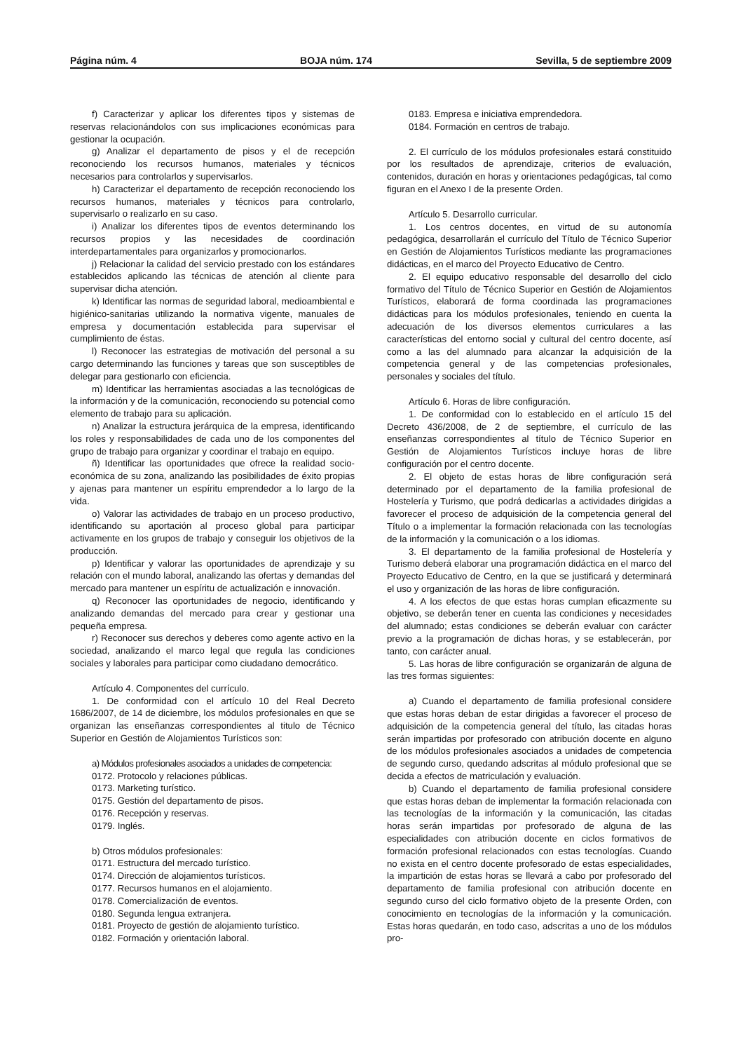Página núm. 4 BOJA núm. 174 Sevilla, 5 de septiembre 2009
f) Caracterizar y aplicar los diferentes tipos y sistemas de reservas relacionándolos con sus implicaciones económicas para gestionar la ocupación.
g) Analizar el departamento de pisos y el de recepción reconociendo los recursos humanos, materiales y técnicos necesarios para controlarlos y supervisarlos.
h) Caracterizar el departamento de recepción reconociendo los recursos humanos, materiales y técnicos para controlarlo, supervisarlo o realizarlo en su caso.
i) Analizar los diferentes tipos de eventos determinando los recursos propios y las necesidades de coordinación interdepartamentales para organizarlos y promocionarlos.
j) Relacionar la calidad del servicio prestado con los estándares establecidos aplicando las técnicas de atención al cliente para supervisar dicha atención.
k) Identificar las normas de seguridad laboral, medioambiental e higiénico-sanitarias utilizando la normativa vigente, manuales de empresa y documentación establecida para supervisar el cumplimiento de éstas.
l) Reconocer las estrategias de motivación del personal a su cargo determinando las funciones y tareas que son susceptibles de delegar para gestionarlo con eficiencia.
m) Identificar las herramientas asociadas a las tecnológicas de la información y de la comunicación, reconociendo su potencial como elemento de trabajo para su aplicación.
n) Analizar la estructura jerárquica de la empresa, identificando los roles y responsabilidades de cada uno de los componentes del grupo de trabajo para organizar y coordinar el trabajo en equipo.
ñ) Identificar las oportunidades que ofrece la realidad socio-económica de su zona, analizando las posibilidades de éxito propias y ajenas para mantener un espíritu emprendedor a lo largo de la vida.
o) Valorar las actividades de trabajo en un proceso productivo, identificando su aportación al proceso global para participar activamente en los grupos de trabajo y conseguir los objetivos de la producción.
p) Identificar y valorar las oportunidades de aprendizaje y su relación con el mundo laboral, analizando las ofertas y demandas del mercado para mantener un espíritu de actualización e innovación.
q) Reconocer las oportunidades de negocio, identificando y analizando demandas del mercado para crear y gestionar una pequeña empresa.
r) Reconocer sus derechos y deberes como agente activo en la sociedad, analizando el marco legal que regula las condiciones sociales y laborales para participar como ciudadano democrático.
Artículo 4. Componentes del currículo.
1. De conformidad con el artículo 10 del Real Decreto 1686/2007, de 14 de diciembre, los módulos profesionales en que se organizan las enseñanzas correspondientes al titulo de Técnico Superior en Gestión de Alojamientos Turísticos son:
a) Módulos profesionales asociados a unidades de competencia:
0172. Protocolo y relaciones públicas.
0173. Marketing turístico.
0175. Gestión del departamento de pisos.
0176. Recepción y reservas.
0179. Inglés.
b) Otros módulos profesionales:
0171. Estructura del mercado turístico.
0174. Dirección de alojamientos turísticos.
0177. Recursos humanos en el alojamiento.
0178. Comercialización de eventos.
0180. Segunda lengua extranjera.
0181. Proyecto de gestión de alojamiento turístico.
0182. Formación y orientación laboral.
0183. Empresa e iniciativa emprendedora.
0184. Formación en centros de trabajo.
2. El currículo de los módulos profesionales estará constituido por los resultados de aprendizaje, criterios de evaluación, contenidos, duración en horas y orientaciones pedagógicas, tal como figuran en el Anexo I de la presente Orden.
Artículo 5. Desarrollo curricular.
1. Los centros docentes, en virtud de su autonomía pedagógica, desarrollarán el currículo del Título de Técnico Superior en Gestión de Alojamientos Turísticos mediante las programaciones didácticas, en el marco del Proyecto Educativo de Centro.
2. El equipo educativo responsable del desarrollo del ciclo formativo del Título de Técnico Superior en Gestión de Alojamientos Turísticos, elaborará de forma coordinada las programaciones didácticas para los módulos profesionales, teniendo en cuenta la adecuación de los diversos elementos curriculares a las características del entorno social y cultural del centro docente, así como a las del alumnado para alcanzar la adquisición de la competencia general y de las competencias profesionales, personales y sociales del título.
Artículo 6. Horas de libre configuración.
1. De conformidad con lo establecido en el artículo 15 del Decreto 436/2008, de 2 de septiembre, el currículo de las enseñanzas correspondientes al título de Técnico Superior en Gestión de Alojamientos Turísticos incluye horas de libre configuración por el centro docente.
2. El objeto de estas horas de libre configuración será determinado por el departamento de la familia profesional de Hostelería y Turismo, que podrá dedicarlas a actividades dirigidas a favorecer el proceso de adquisición de la competencia general del Título o a implementar la formación relacionada con las tecnologías de la información y la comunicación o a los idiomas.
3. El departamento de la familia profesional de Hostelería y Turismo deberá elaborar una programación didáctica en el marco del Proyecto Educativo de Centro, en la que se justificará y determinará el uso y organización de las horas de libre configuración.
4. A los efectos de que estas horas cumplan eficazmente su objetivo, se deberán tener en cuenta las condiciones y necesidades del alumnado; estas condiciones se deberán evaluar con carácter previo a la programación de dichas horas, y se establecerán, por tanto, con carácter anual.
5. Las horas de libre configuración se organizarán de alguna de las tres formas siguientes:
a) Cuando el departamento de familia profesional considere que estas horas deban de estar dirigidas a favorecer el proceso de adquisición de la competencia general del título, las citadas horas serán impartidas por profesorado con atribución docente en alguno de los módulos profesionales asociados a unidades de competencia de segundo curso, quedando adscritas al módulo profesional que se decida a efectos de matriculación y evaluación.
b) Cuando el departamento de familia profesional considere que estas horas deban de implementar la formación relacionada con las tecnologías de la información y la comunicación, las citadas horas serán impartidas por profesorado de alguna de las especialidades con atribución docente en ciclos formativos de formación profesional relacionados con estas tecnologías. Cuando no exista en el centro docente profesorado de estas especialidades, la impartición de estas horas se llevará a cabo por profesorado del departamento de familia profesional con atribución docente en segundo curso del ciclo formativo objeto de la presente Orden, con conocimiento en tecnologías de la información y la comunicación. Estas horas quedarán, en todo caso, adscritas a uno de los módulos pro-